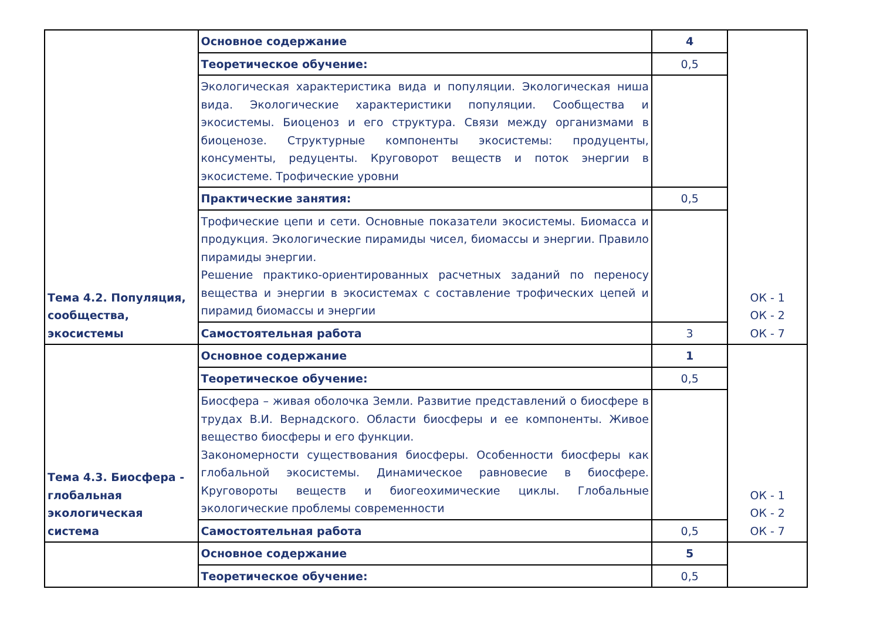| Тема 4.2. Популяция, сообщества, экосистемы | Основное содержание | 4 | ОК - 1 ОК - 2 ОК - 7 |
| | Теоретическое обучение: | 0,5 | |
| | Экологическая характеристика вида и популяции. Экологическая ниша вида. Экологические характеристики популяции. Сообщества и экосистемы. Биоценоз и его структура. Связи между организмами в биоценозе. Структурные компоненты экосистемы: продуценты, консументы, редуценты. Круговорот веществ и поток энергии в экосистеме. Трофические уровни | | |
| | Практические занятия: | 0,5 | |
| | Трофические цепи и сети. Основные показатели экосистемы. Биомасса и продукция. Экологические пирамиды чисел, биомассы и энергии. Правило пирамиды энергии. Решение практико-ориентированных расчетных заданий по переносу вещества и энергии в экосистемах с составление трофических цепей и пирамид биомассы и энергии | | |
| | Самостоятельная работа | 3 | |
| Тема 4.3. Биосфера - глобальная экологическая система | Основное содержание | 1 | ОК - 1 ОК - 2 ОК - 7 |
| | Теоретическое обучение: | 0,5 | |
| | Биосфера – живая оболочка Земли. Развитие представлений о биосфере в трудах В.И. Вернадского. Области биосферы и ее компоненты. Живое вещество биосферы и его функции. Закономерности существования биосферы. Особенности биосферы как глобальной экосистемы. Динамическое равновесие в биосфере. Круговороты веществ и биогеохимические циклы. Глобальные экологические проблемы современности | | |
| | Самостоятельная работа | 0,5 | |
| | Основное содержание | 5 | |
| | Теоретическое обучение: | 0,5 | |